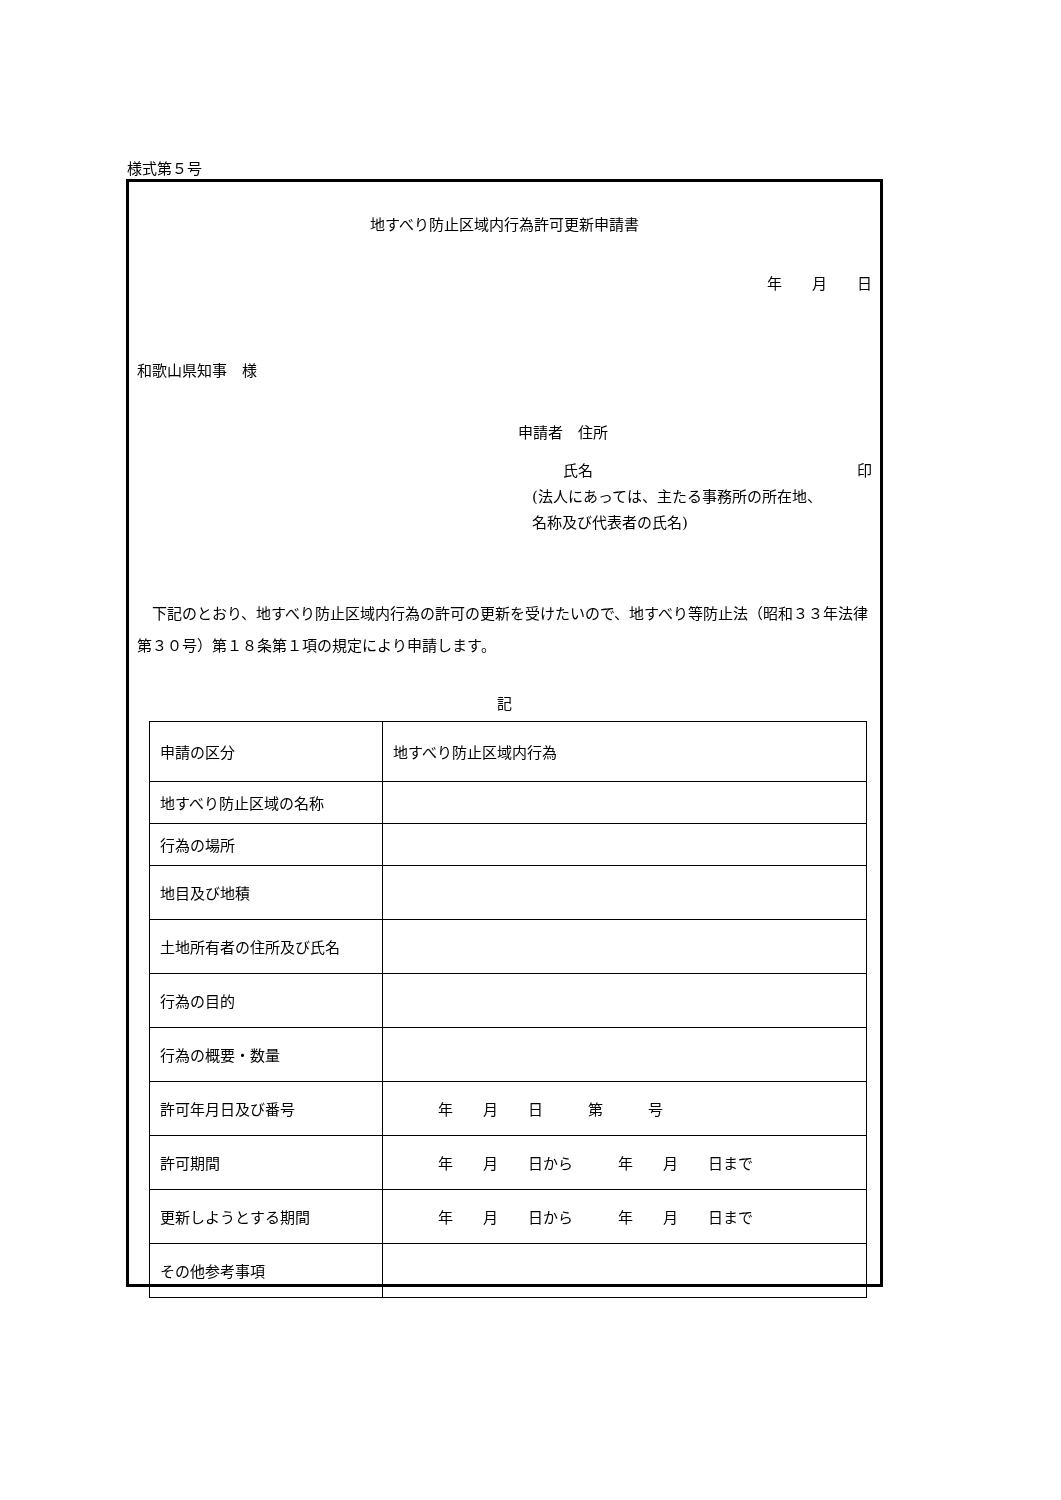様式第５号
地すべり防止区域内行為許可更新申請書
年　　月　　日
和歌山県知事　様
申請者　住所
　　　氏名 印
(法人にあっては、主たる事務所の所在地、
名称及び代表者の氏名)
下記のとおり、地すべり防止区域内行為の許可の更新を受けたいので、地すべり等防止法（昭和３３年法律第３０号）第１８条第１項の規定により申請します。
記
| 申請の区分 | 地すべり防止区域内行為 |
| 地すべり防止区域の名称 | |
| 行為の場所 | |
| 地目及び地積 | |
| 土地所有者の住所及び氏名 | |
| 行為の目的 | |
| 行為の概要・数量 | |
| 許可年月日及び番号 | 年 月 日 第 号 |
| 許可期間 | 年 月 日から 年 月 日まで |
| 更新しようとする期間 | 年 月 日から 年 月 日まで |
| その他参考事項 | |